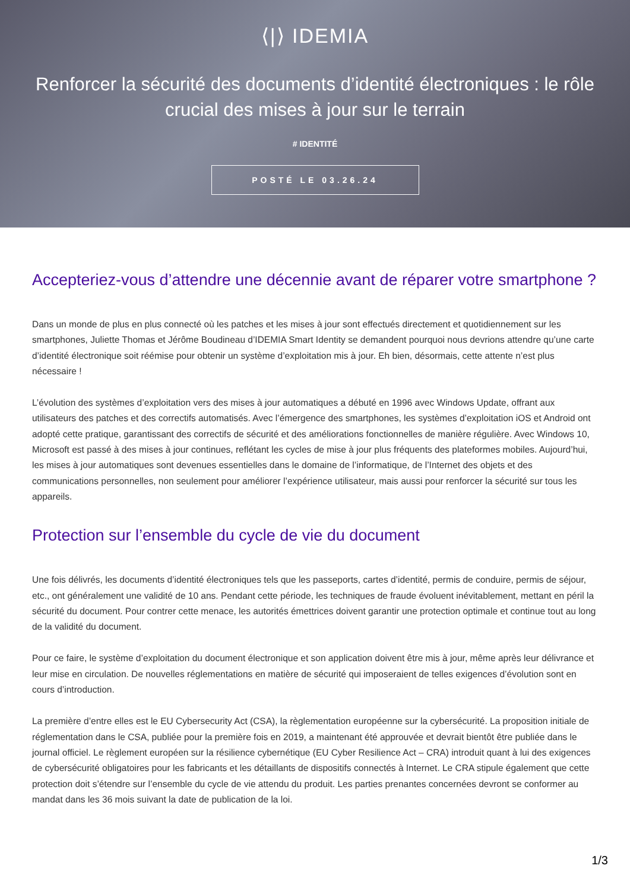⟨|⟩ IDEMIA
Renforcer la sécurité des documents d’identité électroniques : le rôle crucial des mises à jour sur le terrain
# IDENTITÉ
POSTÉ LE 03.26.24
Accepteriez-vous d’attendre une décennie avant de réparer votre smartphone ?
Dans un monde de plus en plus connecté où les patches et les mises à jour sont effectués directement et quotidiennement sur les smartphones, Juliette Thomas et Jérôme Boudineau d’IDEMIA Smart Identity se demandent pourquoi nous devrions attendre qu’une carte d’identité électronique soit réémise pour obtenir un système d’exploitation mis à jour. Eh bien, désormais, cette attente n’est plus nécessaire !
L’évolution des systèmes d’exploitation vers des mises à jour automatiques a débuté en 1996 avec Windows Update, offrant aux utilisateurs des patches et des correctifs automatisés. Avec l’émergence des smartphones, les systèmes d’exploitation iOS et Android ont adopté cette pratique, garantissant des correctifs de sécurité et des améliorations fonctionnelles de manière régulière. Avec Windows 10, Microsoft est passé à des mises à jour continues, reflétant les cycles de mise à jour plus fréquents des plateformes mobiles. Aujourd’hui, les mises à jour automatiques sont devenues essentielles dans le domaine de l’informatique, de l’Internet des objets et des communications personnelles, non seulement pour améliorer l’expérience utilisateur, mais aussi pour renforcer la sécurité sur tous les appareils.
Protection sur l’ensemble du cycle de vie du document
Une fois délivrés, les documents d’identité électroniques tels que les passeports, cartes d’identité, permis de conduire, permis de séjour, etc., ont généralement une validité de 10 ans. Pendant cette période, les techniques de fraude évoluent inévitablement, mettant en péril la sécurité du document. Pour contrer cette menace, les autorités émettrices doivent garantir une protection optimale et continue tout au long de la validité du document.
Pour ce faire, le système d’exploitation du document électronique et son application doivent être mis à jour, même après leur délivrance et leur mise en circulation. De nouvelles réglementations en matière de sécurité qui imposeraient de telles exigences d’évolution sont en cours d’introduction.
La première d’entre elles est le EU Cybersecurity Act (CSA), la règlementation européenne sur la cybersécurité. La proposition initiale de réglementation dans le CSA, publiée pour la première fois en 2019, a maintenant été approuvée et devrait bientôt être publiée dans le journal officiel. Le règlement européen sur la résilience cybernétique (EU Cyber Resilience Act – CRA) introduit quant à lui des exigences de cybersécurité obligatoires pour les fabricants et les détaillants de dispositifs connectés à Internet. Le CRA stipule également que cette protection doit s’étendre sur l’ensemble du cycle de vie attendu du produit. Les parties prenantes concernées devront se conformer au mandat dans les 36 mois suivant la date de publication de la loi.
1/3